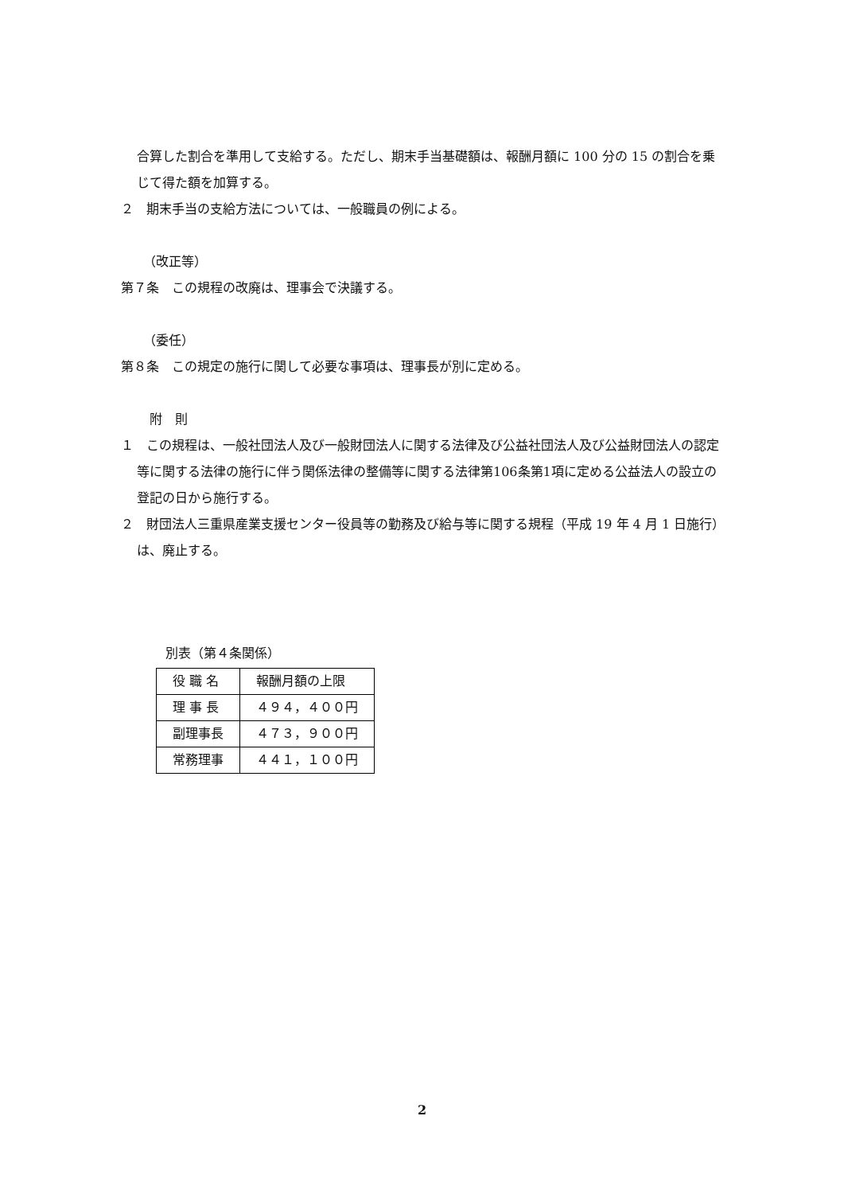合算した割合を準用して支給する。ただし、期末手当基礎額は、報酬月額に 100 分の 15 の割合を乗じて得た額を加算する。
２　期末手当の支給方法については、一般職員の例による。
（改正等）
第７条　この規程の改廃は、理事会で決議する。
（委任）
第８条　この規定の施行に関して必要な事項は、理事長が別に定める。
附　則
１　この規程は、一般社団法人及び一般財団法人に関する法律及び公益社団法人及び公益財団法人の認定等に関する法律の施行に伴う関係法律の整備等に関する法律第106条第1項に定める公益法人の設立の登記の日から施行する。
２　財団法人三重県産業支援センター役員等の勤務及び給与等に関する規程（平成 19 年 4 月 1 日施行）は、廃止する。
別表（第４条関係）
| 役 職 名 | 報酬月額の上限 |
| 理 事 長 | ４９４，４００円 |
| 副理事長 | ４７３，９００円 |
| 常務理事 | ４４１，１００円 |
2